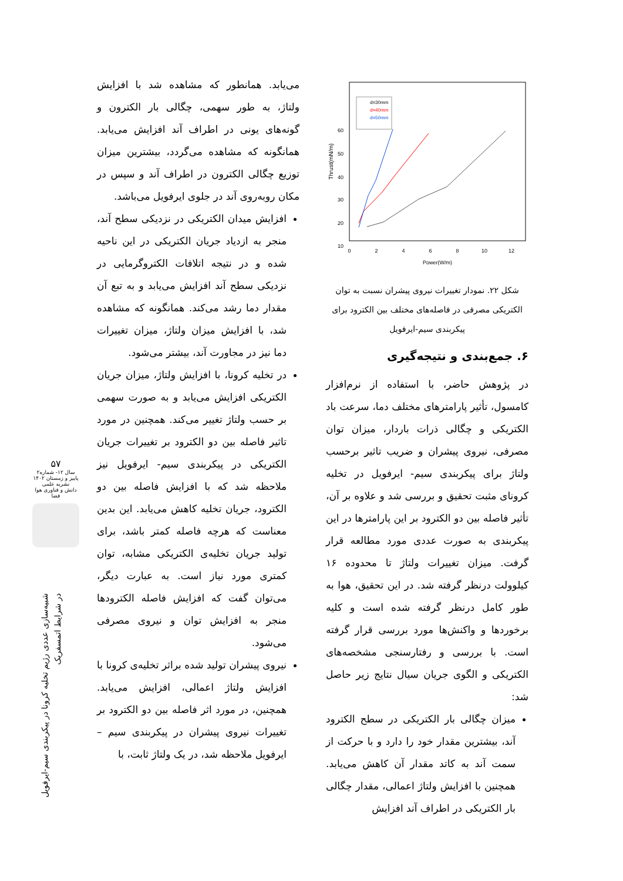60
50
40
30
20
10
0
2
4
6
8
10
12
Power(W/m)
Thrust(mN/m)
d=30mm
d=40mm
d=50mm
شکل ۲۲. نمودار تغییرات نیروی پیشران نسبت به توان الکتریکی مصرفی در فاصله‌های مختلف بین الکترود برای پیکربندی سیم-ایرفویل
۶. جمع‌بندی و نتیجه‌گیری
در پژوهش حاضر، با استفاده از نرم‌افزار کامسول، تأثیر پارامترهای مختلف دما، سرعت باد الکتریکی و چگالی ذرات باردار، میزان توان مصرفی، نیروی پیشران و ضریب تاثیر برحسب ولتاژ برای پیکربندی سیم- ایرفویل در تخلیه کرونای مثبت تحقیق و بررسی شد و علاوه بر آن، تأثیر فاصله بین دو الکترود بر این پارامترها در این پیکربندی به صورت عددی مورد مطالعه قرار گرفت. میزان تغییرات ولتاژ تا محدوده ۱۶ کیلوولت درنظر گرفته شد. در این تحقیق، هوا به طور کامل درنظر گرفته شده است و کلیه برخوردها و واکنش‌ها مورد بررسی قرار گرفته است. با بررسی و رفتارسنجی مشخصه‌های الکتریکی و الگوی جریان سیال نتایج زیر حاصل شد:
میزان چگالی بار الکتریکی در سطح الکترود آند، بیشترین مقدار خود را دارد و با حرکت از سمت آند به کاتد مقدار آن کاهش می‌یابد. همچنین با افزایش ولتاژ اعمالی، مقدار چگالی بار الکتریکی در اطراف آند افزایش
می‌یابد. همانطور که مشاهده شد با افزایش ولتاژ، به طور سهمی، چگالی بار الکترون و گونه‌های یونی در اطراف آند افزایش می‌یابد. همانگونه که مشاهده می‌گردد، بیشترین میزان توزیع چگالی الکترون در اطراف آند و سپس در مکان روبه‌روی آند در جلوی ایرفویل می‌باشد.
افزایش میدان الکتریکی در نزدیکی سطح آند، منجر به ازدیاد جریان الکتریکی در این ناحیه شده و در نتیجه اتلافات الکتروگرمایی در نزدیکی سطح آند افزایش می‌یابد و به تبع آن مقدار دما رشد می‌کند. همانگونه که مشاهده شد، با افزایش میزان ولتاژ، میزان تغییرات دما نیز در مجاورت آند، بیشتر می‌شود.
در تخلیه کرونا، با افزایش ولتاژ، میزان جریان الکتریکی افزایش می‌یابد و به صورت سهمی بر حسب ولتاژ تغییر می‌کند. همچنین در مورد تاثیر فاصله بین دو الکترود بر تغییرات جریان الکتریکی در پیکربندی سیم- ایرفویل نیز ملاحظه شد که با افزایش فاصله بین دو الکترود، جریان تخلیه کاهش می‌یابد. این بدین معناست که هرچه فاصله کمتر باشد، برای تولید جریان تخلیه‌ی الکتریکی مشابه، توان کمتری مورد نیاز است. به عبارت دیگر، می‌توان گفت که افزایش فاصله الکترودها منجر به افزایش توان و نیروی مصرفی می‌شود.
نیروی پیشران تولید شده براثر تخلیه‌ی کرونا با افزایش ولتاژ اعمالی، افزایش می‌یابد. همچنین، در مورد اثر فاصله بین دو الکترود بر تغییرات نیروی پیشران در پیکربندی سیم – ایرفویل ملاحظه شد، در یک ولتاژ ثابت، با
۵۷
سال ۱۲- شماره۲
پاییز و زمستان ۱۴۰۲
نشریه علمی
دانش و فناوری هوا فضا
شبیه‌سازی عددی رژیم تخلیه کرونا در پیکربندی سیم-ایرفویل
در شرایط اتمسفریک